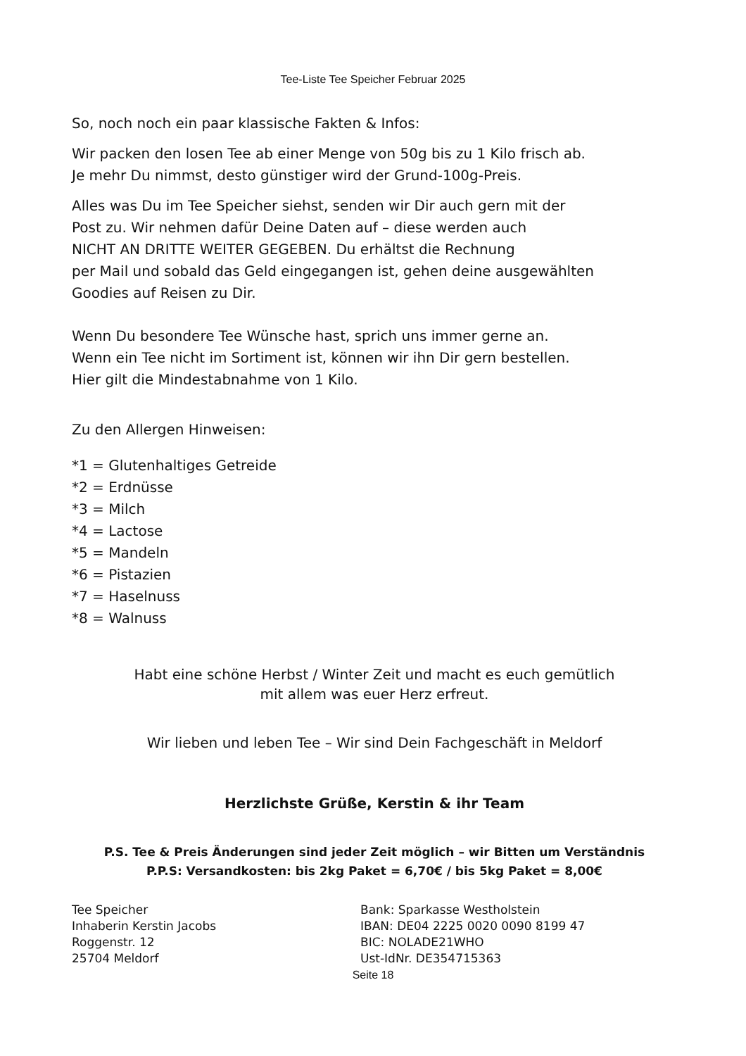Tee-Liste Tee Speicher Februar 2025
So, noch noch ein paar klassische Fakten & Infos:
Wir packen den losen Tee ab einer Menge von 50g bis zu 1 Kilo frisch ab.
Je mehr Du nimmst, desto günstiger wird der Grund-100g-Preis.
Alles was Du im Tee Speicher siehst, senden wir Dir auch gern mit der
Post zu. Wir nehmen dafür Deine Daten auf – diese werden auch
NICHT AN DRITTE WEITER GEGEBEN. Du erhältst die Rechnung
per Mail und sobald das Geld eingegangen ist, gehen deine ausgewählten
Goodies auf Reisen zu Dir.
Wenn Du besondere Tee Wünsche hast, sprich uns immer gerne an.
Wenn ein Tee nicht im Sortiment ist, können wir ihn Dir gern bestellen.
Hier gilt die Mindestabnahme von 1 Kilo.
Zu den Allergen Hinweisen:
*1 = Glutenhaltiges Getreide
*2 = Erdnüsse
*3 = Milch
*4 = Lactose
*5 = Mandeln
*6 = Pistazien
*7 = Haselnuss
*8 = Walnuss
Habt eine schöne Herbst / Winter Zeit und macht es euch gemütlich
mit allem was euer Herz erfreut.
Wir lieben und leben Tee – Wir sind Dein Fachgeschäft in Meldorf
Herzlichste Grüße, Kerstin & ihr Team
P.S. Tee & Preis Änderungen sind jeder Zeit möglich – wir Bitten um Verständnis
P.P.S: Versandkosten: bis 2kg Paket = 6,70€ / bis 5kg Paket = 8,00€
Tee Speicher
Inhaberin Kerstin Jacobs
Roggenstr. 12
25704 Meldorf
Bank: Sparkasse Westholstein
IBAN: DE04 2225 0020 0090 8199 47
BIC: NOLADE21WHO
Ust-IdNr. DE354715363
Seite 18